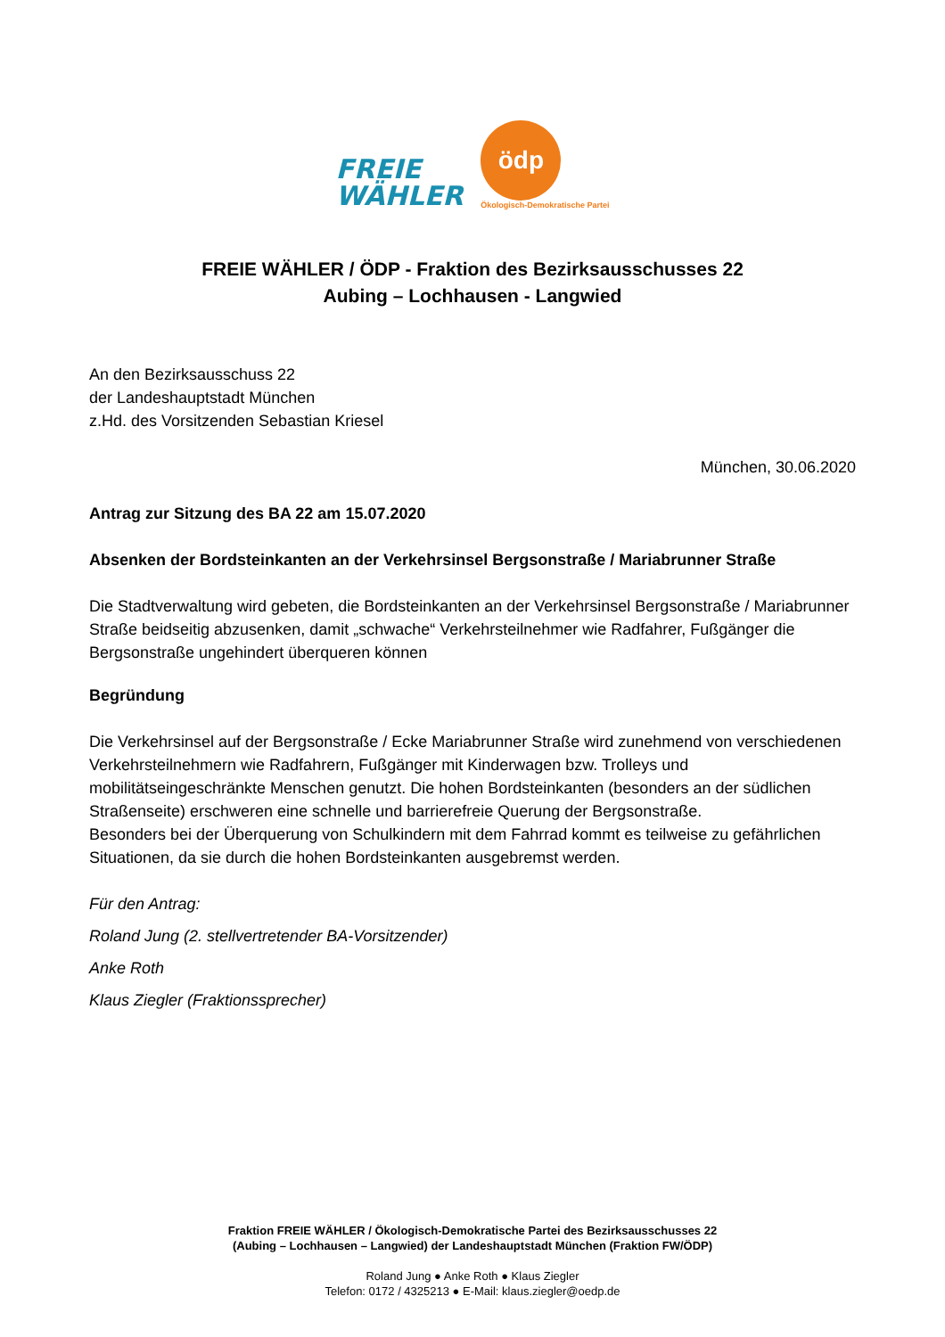FREIE
WÄHLER
ödp
Ökologisch-Demokratische Partei
FREIE WÄHLER / ÖDP - Fraktion des Bezirksausschusses 22
Aubing – Lochhausen - Langwied
An den Bezirksausschuss 22
der Landeshauptstadt München
z.Hd. des Vorsitzenden Sebastian Kriesel
München, 30.06.2020
Antrag zur Sitzung des BA 22 am 15.07.2020
Absenken der Bordsteinkanten an der Verkehrsinsel Bergsonstraße / Mariabrunner Straße
Die Stadtverwaltung wird gebeten, die Bordsteinkanten an der Verkehrsinsel Bergsonstraße / Mariabrunner Straße beidseitig abzusenken, damit „schwache“ Verkehrsteilnehmer wie Radfahrer, Fußgänger die Bergsonstraße ungehindert überqueren können
Begründung
Die Verkehrsinsel auf der Bergsonstraße / Ecke Mariabrunner Straße wird zunehmend von verschiedenen Verkehrsteilnehmern wie Radfahrern, Fußgänger mit Kinderwagen bzw. Trolleys und mobilitätseingeschränkte Menschen genutzt. Die hohen Bordsteinkanten (besonders an der südlichen Straßenseite) erschweren eine schnelle und barrierefreie Querung der Bergsonstraße.
Besonders bei der Überquerung von Schulkindern mit dem Fahrrad kommt es teilweise zu gefährlichen Situationen, da sie durch die hohen Bordsteinkanten ausgebremst werden.
Für den Antrag:
Roland Jung (2. stellvertretender BA-Vorsitzender)
Anke Roth
Klaus Ziegler (Fraktionssprecher)
Fraktion FREIE WÄHLER / Ökologisch-Demokratische Partei des Bezirksausschusses 22
(Aubing – Lochhausen – Langwied) der Landeshauptstadt München (Fraktion FW/ÖDP)
Roland Jung ● Anke Roth ● Klaus Ziegler
Telefon: 0172 / 4325213 ● E-Mail: klaus.ziegler@oedp.de